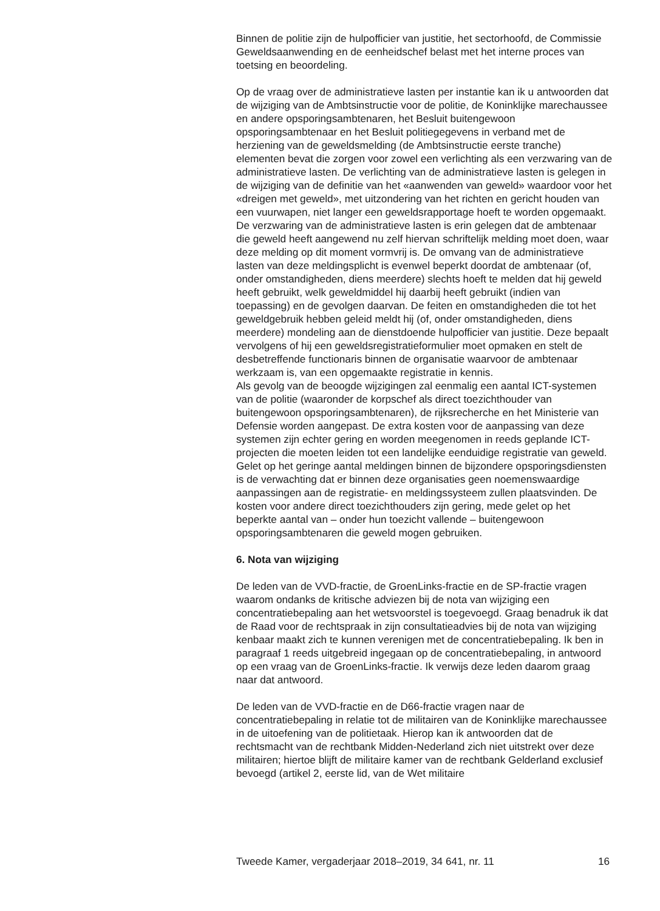Binnen de politie zijn de hulpofficier van justitie, het sectorhoofd, de Commissie Geweldsaanwending en de eenheidschef belast met het interne proces van toetsing en beoordeling.
Op de vraag over de administratieve lasten per instantie kan ik u antwoorden dat de wijziging van de Ambtsinstructie voor de politie, de Koninklijke marechaussee en andere opsporingsambtenaren, het Besluit buitengewoon opsporingsambtenaar en het Besluit politiegegevens in verband met de herziening van de geweldsmelding (de Ambtsinstructie eerste tranche) elementen bevat die zorgen voor zowel een verlichting als een verzwaring van de administratieve lasten. De verlichting van de administratieve lasten is gelegen in de wijziging van de definitie van het «aanwenden van geweld» waardoor voor het «dreigen met geweld», met uitzondering van het richten en gericht houden van een vuurwapen, niet langer een geweldsrapportage hoeft te worden opgemaakt. De verzwaring van de administratieve lasten is erin gelegen dat de ambtenaar die geweld heeft aangewend nu zelf hiervan schriftelijk melding moet doen, waar deze melding op dit moment vormvrij is. De omvang van de administratieve lasten van deze meldingsplicht is evenwel beperkt doordat de ambtenaar (of, onder omstandigheden, diens meerdere) slechts hoeft te melden dat hij geweld heeft gebruikt, welk geweldmiddel hij daarbij heeft gebruikt (indien van toepassing) en de gevolgen daarvan. De feiten en omstandigheden die tot het geweldgebruik hebben geleid meldt hij (of, onder omstandigheden, diens meerdere) mondeling aan de dienstdoende hulpofficier van justitie. Deze bepaalt vervolgens of hij een geweldsregistratieformulier moet opmaken en stelt de desbetreffende functionaris binnen de organisatie waarvoor de ambtenaar werkzaam is, van een opgemaakte registratie in kennis.
Als gevolg van de beoogde wijzigingen zal eenmalig een aantal ICT-systemen van de politie (waaronder de korpschef als direct toezichthouder van buitengewoon opsporingsambtenaren), de rijksrecherche en het Ministerie van Defensie worden aangepast. De extra kosten voor de aanpassing van deze systemen zijn echter gering en worden meegenomen in reeds geplande ICT-projecten die moeten leiden tot een landelijke eenduidige registratie van geweld.
Gelet op het geringe aantal meldingen binnen de bijzondere opsporingsdiensten is de verwachting dat er binnen deze organisaties geen noemenswaardige aanpassingen aan de registratie- en meldingssysteem zullen plaatsvinden. De kosten voor andere direct toezichthouders zijn gering, mede gelet op het beperkte aantal van – onder hun toezicht vallende – buitengewoon opsporingsambtenaren die geweld mogen gebruiken.
6. Nota van wijziging
De leden van de VVD-fractie, de GroenLinks-fractie en de SP-fractie vragen waarom ondanks de kritische adviezen bij de nota van wijziging een concentratiebepaling aan het wetsvoorstel is toegevoegd. Graag benadruk ik dat de Raad voor de rechtspraak in zijn consultatieadvies bij de nota van wijziging kenbaar maakt zich te kunnen verenigen met de concentratiebepaling. Ik ben in paragraaf 1 reeds uitgebreid ingegaan op de concentratiebepaling, in antwoord op een vraag van de GroenLinks-fractie. Ik verwijs deze leden daarom graag naar dat antwoord.
De leden van de VVD-fractie en de D66-fractie vragen naar de concentratiebepaling in relatie tot de militairen van de Koninklijke marechaussee in de uitoefening van de politietaak. Hierop kan ik antwoorden dat de rechtsmacht van de rechtbank Midden-Nederland zich niet uitstrekt over deze militairen; hiertoe blijft de militaire kamer van de rechtbank Gelderland exclusief bevoegd (artikel 2, eerste lid, van de Wet militaire
Tweede Kamer, vergaderjaar 2018–2019, 34 641, nr. 11 16